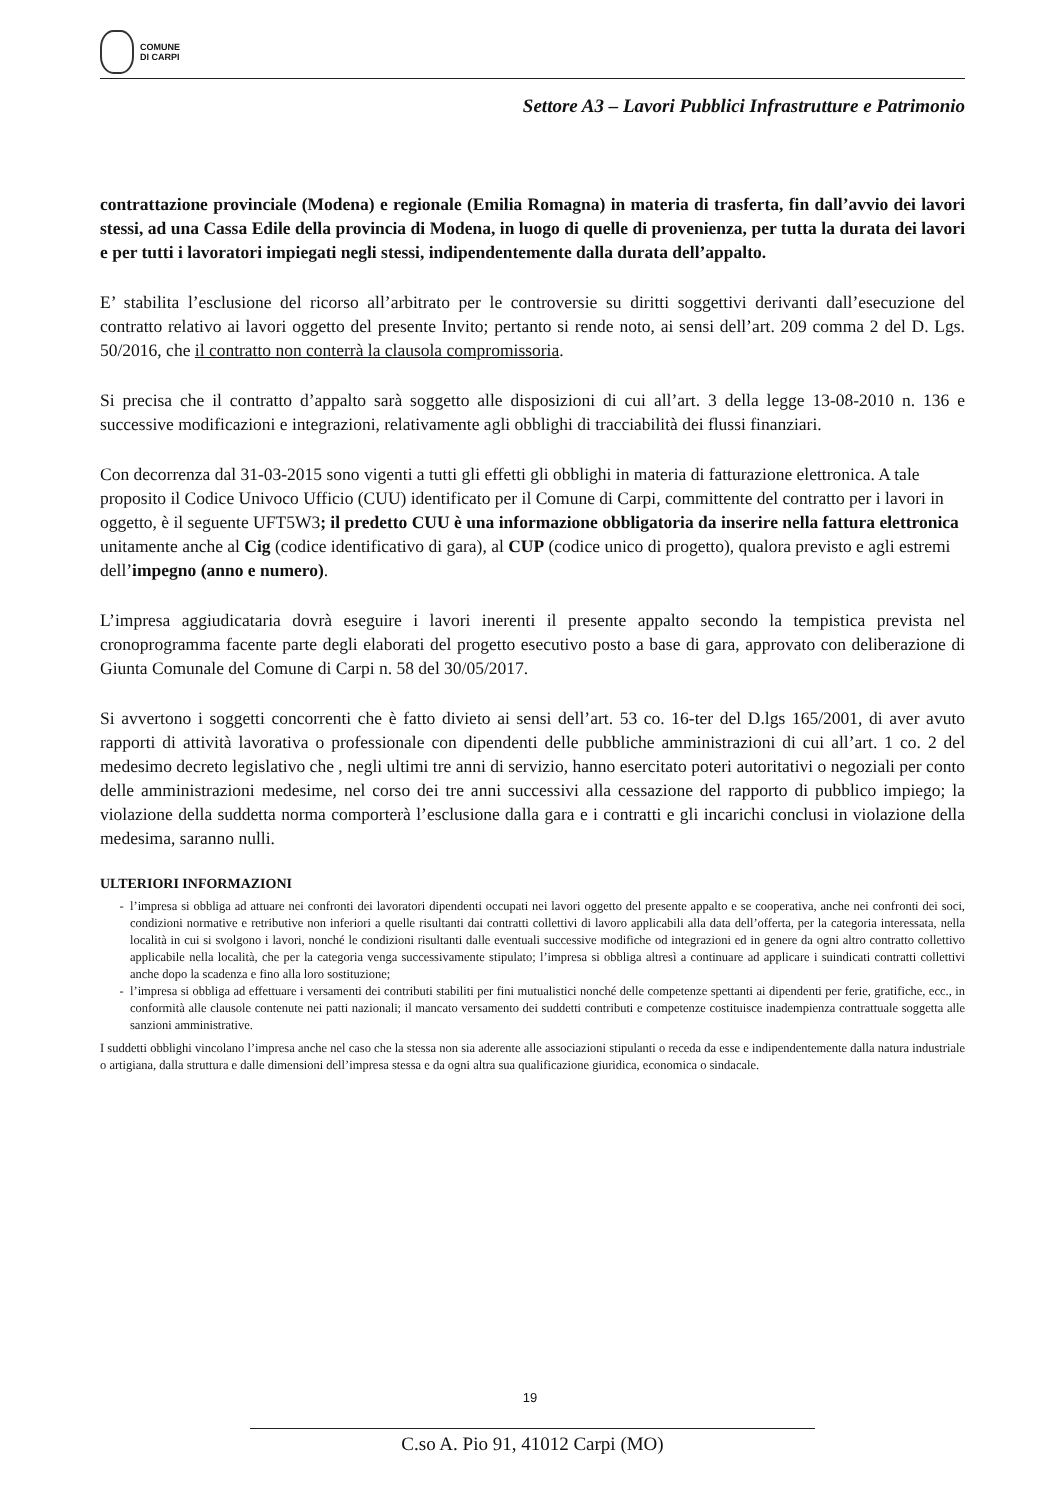COMUNE
DI CARPI
Settore A3 – Lavori Pubblici Infrastrutture e Patrimonio
contrattazione provinciale (Modena) e regionale (Emilia Romagna) in materia di trasferta, fin dall’avvio dei lavori stessi, ad una Cassa Edile della provincia di Modena, in luogo di quelle di provenienza, per tutta la durata dei lavori e per tutti i lavoratori impiegati negli stessi, indipendentemente dalla durata dell’appalto.
E’ stabilita l’esclusione del ricorso all’arbitrato per le controversie su diritti soggettivi derivanti dall’esecuzione del contratto relativo ai lavori oggetto del presente Invito; pertanto si rende noto, ai sensi dell’art. 209 comma 2 del D. Lgs. 50/2016, che il contratto non conterrà la clausola compromissoria.
Si precisa che il contratto d’appalto sarà soggetto alle disposizioni di cui all’art. 3 della legge 13-08-2010 n. 136 e successive modificazioni e integrazioni, relativamente agli obblighi di tracciabilità dei flussi finanziari.
Con decorrenza dal 31-03-2015 sono vigenti a tutti gli effetti gli obblighi in materia di fatturazione elettronica. A tale proposito il Codice Univoco Ufficio (CUU) identificato per il Comune di Carpi, committente del contratto per i lavori in oggetto, è il seguente UFT5W3; il predetto CUU è una informazione obbligatoria da inserire nella fattura elettronica unitamente anche al Cig (codice identificativo di gara), al CUP (codice unico di progetto), qualora previsto e agli estremi dell’impegno (anno e numero).
L’impresa aggiudicataria dovrà eseguire i lavori inerenti il presente appalto secondo la tempistica prevista nel cronoprogramma facente parte degli elaborati del progetto esecutivo posto a base di gara, approvato con deliberazione di Giunta Comunale del Comune di Carpi n. 58 del 30/05/2017.
Si avvertono i soggetti concorrenti che è fatto divieto ai sensi dell’art. 53 co. 16-ter del D.lgs 165/2001, di aver avuto rapporti di attività lavorativa o professionale con dipendenti delle pubbliche amministrazioni di cui all’art. 1 co. 2 del medesimo decreto legislativo che , negli ultimi tre anni di servizio, hanno esercitato poteri autoritativi o negoziali per conto delle amministrazioni medesime, nel corso dei tre anni successivi alla cessazione del rapporto di pubblico impiego; la violazione della suddetta norma comporterà l’esclusione dalla gara e i contratti e gli incarichi conclusi in violazione della medesima, saranno nulli.
ULTERIORI INFORMAZIONI
l’impresa si obbliga ad attuare nei confronti dei lavoratori dipendenti occupati nei lavori oggetto del presente appalto e se cooperativa, anche nei confronti dei soci, condizioni normative e retributive non inferiori a quelle risultanti dai contratti collettivi di lavoro applicabili alla data dell’offerta, per la categoria interessata, nella località in cui si svolgono i lavori, nonché le condizioni risultanti dalle eventuali successive modifiche od integrazioni ed in genere da ogni altro contratto collettivo applicabile nella località, che per la categoria venga successivamente stipulato; l’impresa si obbliga altresì a continuare ad applicare i suindicati contratti collettivi anche dopo la scadenza e fino alla loro sostituzione;
l’impresa si obbliga ad effettuare i versamenti dei contributi stabiliti per fini mutualistici nonché delle competenze spettanti ai dipendenti per ferie, gratifiche, ecc., in conformità alle clausole contenute nei patti nazionali; il mancato versamento dei suddetti contributi e competenze costituisce inadempienza contrattuale soggetta alle sanzioni amministrative.
I suddetti obblighi vincolano l’impresa anche nel caso che la stessa non sia aderente alle associazioni stipulanti o receda da esse e indipendentemente dalla natura industriale o artigiana, dalla struttura e dalle dimensioni dell’impresa stessa e da ogni altra sua qualificazione giuridica, economica o sindacale.
19
C.so A. Pio 91, 41012 Carpi (MO)